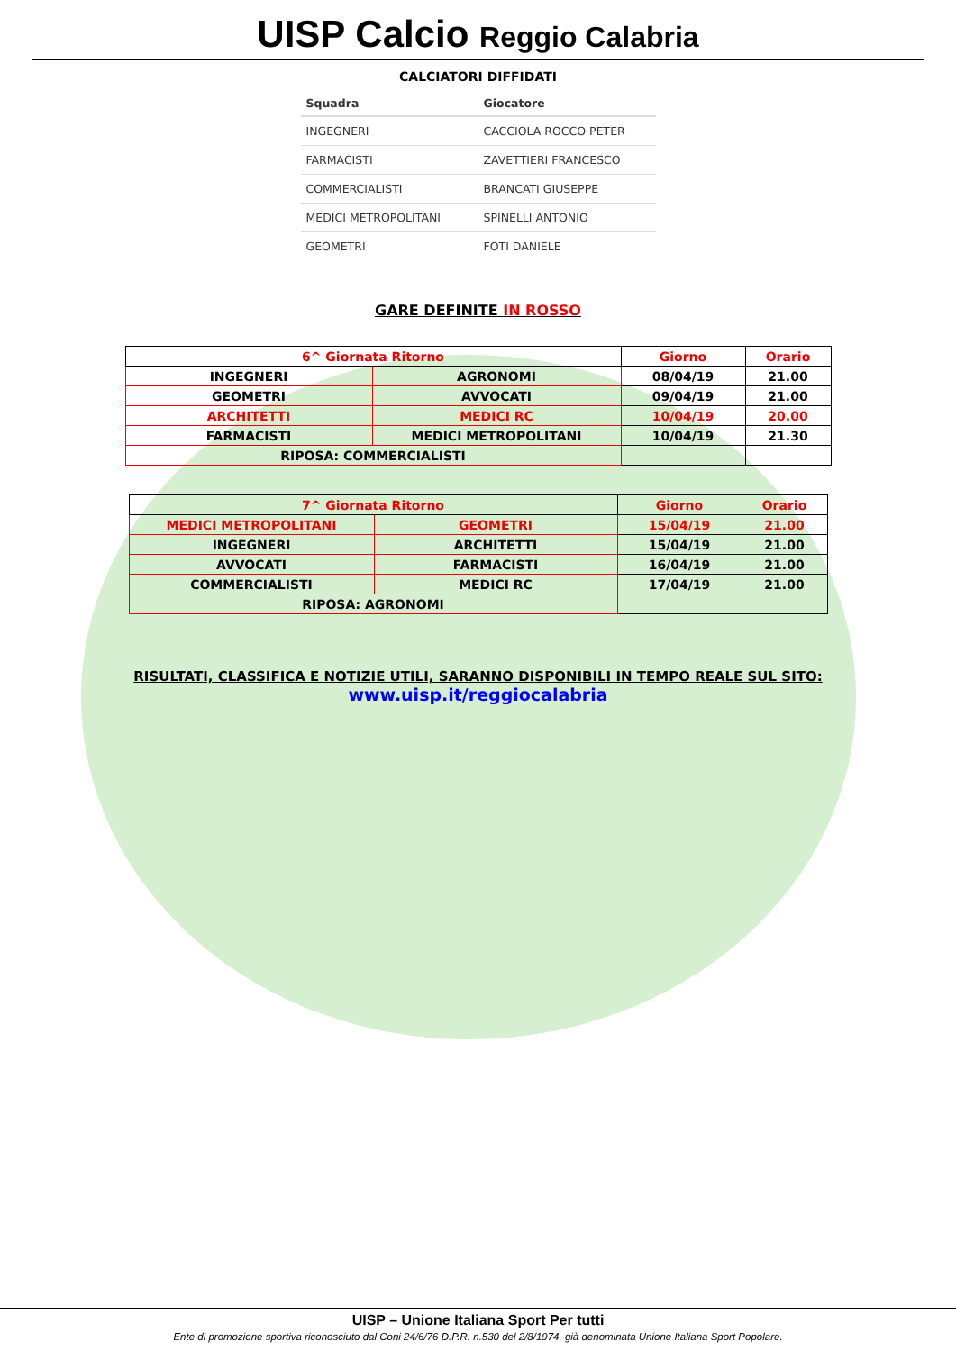UISP Calcio Reggio Calabria
CALCIATORI DIFFIDATI
| Squadra | Giocatore |
| --- | --- |
| INGEGNERI | CACCIOLA ROCCO PETER |
| FARMACISTI | ZAVETTIERI FRANCESCO |
| COMMERCIALISTI | BRANCATI GIUSEPPE |
| MEDICI METROPOLITANI | SPINELLI ANTONIO |
| GEOMETRI | FOTI DANIELE |
GARE DEFINITE IN ROSSO
| 6^ Giornata Ritorno | | Giorno | Orario |
| INGEGNERI | AGRONOMI | 08/04/19 | 21.00 |
| GEOMETRI | AVVOCATI | 09/04/19 | 21.00 |
| ARCHITETTI | MEDICI RC | 10/04/19 | 20.00 |
| FARMACISTI | MEDICI METROPOLITANI | 10/04/19 | 21.30 |
| RIPOSA: COMMERCIALISTI | | | |
| 7^ Giornata Ritorno | | Giorno | Orario |
| MEDICI METROPOLITANI | GEOMETRI | 15/04/19 | 21.00 |
| INGEGNERI | ARCHITETTI | 15/04/19 | 21.00 |
| AVVOCATI | FARMACISTI | 16/04/19 | 21.00 |
| COMMERCIALISTI | MEDICI RC | 17/04/19 | 21.00 |
| RIPOSA: AGRONOMI | | | |
RISULTATI, CLASSIFICA E NOTIZIE UTILI, SARANNO DISPONIBILI IN TEMPO REALE SUL SITO:
www.uisp.it/reggiocalabria
UISP – Unione Italiana Sport Per tutti
Ente di promozione sportiva riconosciuto dal Coni 24/6/76 D.P.R. n.530 del 2/8/1974, già denominata Unione Italiana Sport Popolare.